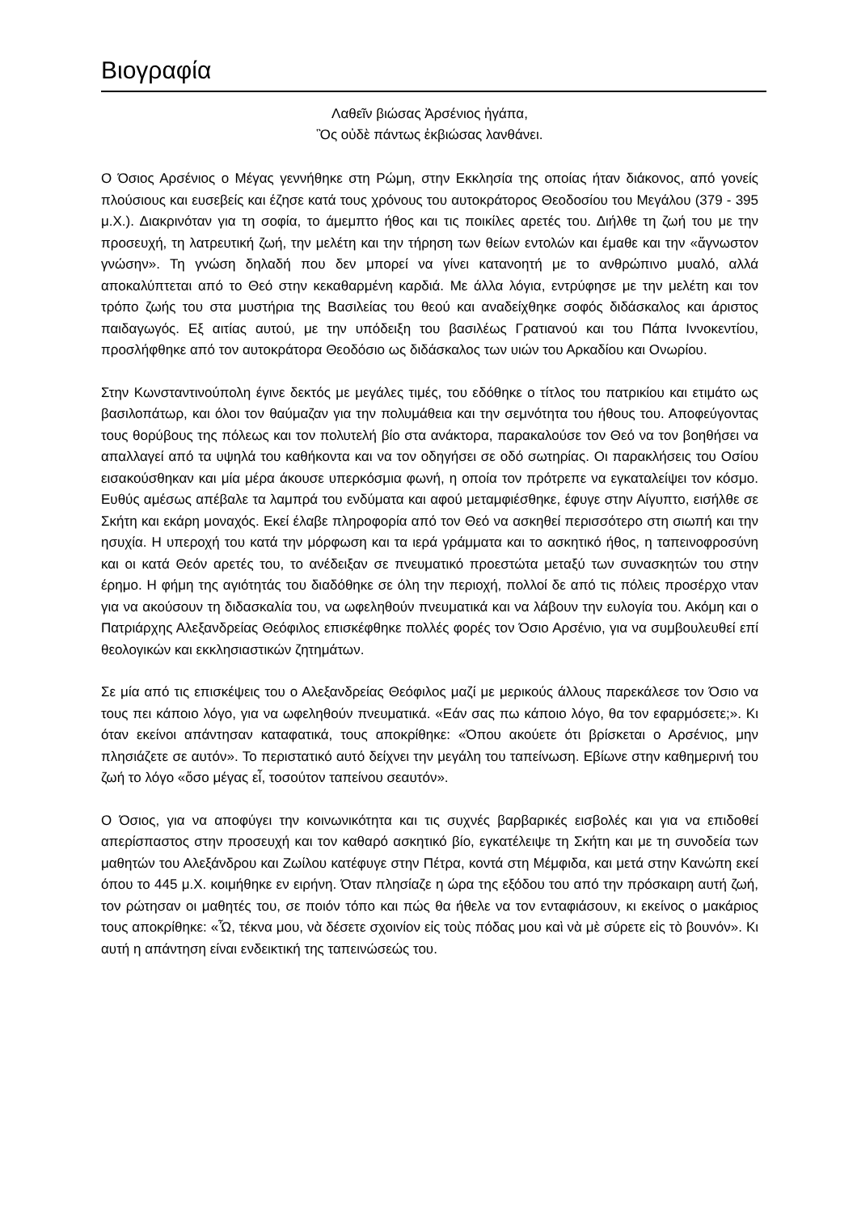Βιογραφία
Λαθεῖν βιώσας Ἀρσένιος ἠγάπα,
Ὃς οὐδὲ πάντως ἐκβιώσας λανθάνει.
Ο Όσιος Αρσένιος ο Μέγας γεννήθηκε στη Ρώμη, στην Εκκλησία της οποίας ήταν διάκονος, από γονείς πλούσιους και ευσεβείς και έζησε κατά τους χρόνους του αυτοκράτορος Θεοδοσίου του Μεγάλου (379 - 395 μ.Χ.). Διακρινόταν για τη σοφία, το άμεμπτο ήθος και τις ποικίλες αρετές του. Διήλθε τη ζωή του με την προσευχή, τη λατρευτική ζωή, την μελέτη και την τήρηση των θείων εντολών και έμαθε και την «ἄγνωστον γνώσην». Τη γνώση δηλαδή που δεν μπορεί να γίνει κατανοητή με το ανθρώπινο μυαλό, αλλά αποκαλύπτεται από το Θεό στην κεκαθαρμένη καρδιά. Με άλλα λόγια, εντρύφησε με την μελέτη και τον τρόπο ζωής του στα μυστήρια της Βασιλείας του θεού και αναδείχθηκε σοφός διδάσκαλος και άριστος παιδαγωγός. Εξ αιτίας αυτού, με την υπόδειξη του βασιλέως Γρατιανού και του Πάπα Ιννοκεντίου, προσλήφθηκε από τον αυτοκράτορα Θεοδόσιο ως διδάσκαλος των υιών του Αρκαδίου και Ονωρίου.
Στην Κωνσταντινούπολη έγινε δεκτός με μεγάλες τιμές, του εδόθηκε ο τίτλος του πατρικίου και ετιμάτο ως βασιλοπάτωρ, και όλοι τον θαύμαζαν για την πολυμάθεια και την σεμνότητα του ήθους του. Αποφεύγοντας τους θορύβους της πόλεως και τον πολυτελή βίο στα ανάκτορα, παρακαλούσε τον Θεό να τον βοηθήσει να απαλλαγεί από τα υψηλά του καθήκοντα και να τον οδηγήσει σε οδό σωτηρίας. Οι παρακλήσεις του Οσίου εισακούσθηκαν και μία μέρα άκουσε υπερκόσμια φωνή, η οποία τον πρότρεπε να εγκαταλείψει τον κόσμο. Ευθύς αμέσως απέβαλε τα λαμπρά του ενδύματα και αφού μεταμφιέσθηκε, έφυγε στην Αίγυπτο, εισήλθε σε Σκήτη και εκάρη μοναχός. Εκεί έλαβε πληροφορία από τον Θεό να ασκηθεί περισσότερο στη σιωπή και την ησυχία. Η υπεροχή του κατά την μόρφωση και τα ιερά γράμματα και το ασκητικό ήθος, η ταπεινοφροσύνη και οι κατά Θεόν αρετές του, το ανέδειξαν σε πνευματικό προεστώτα μεταξύ των συνασκητών του στην έρημο. Η φήμη της αγιότητάς του διαδόθηκε σε όλη την περιοχή, πολλοί δε από τις πόλεις προσέρχο νταν για να ακούσουν τη διδασκαλία του, να ωφεληθούν πνευματικά και να λάβουν την ευλογία του. Ακόμη και ο Πατριάρχης Αλεξανδρείας Θεόφιλος επισκέφθηκε πολλές φορές τον Όσιο Αρσένιο, για να συμβουλευθεί επί θεολογικών και εκκλησιαστικών ζητημάτων.
Σε μία από τις επισκέψεις του ο Αλεξανδρείας Θεόφιλος μαζί με μερικούς άλλους παρεκάλεσε τον Όσιο να τους πει κάποιο λόγο, για να ωφεληθούν πνευματικά. «Εάν σας πω κάποιο λόγο, θα τον εφαρμόσετε;». Κι όταν εκείνοι απάντησαν καταφατικά, τους αποκρίθηκε: «Όπου ακούετε ότι βρίσκεται ο Αρσένιος, μην πλησιάζετε σε αυτόν». Το περιστατικό αυτό δείχνει την μεγάλη του ταπείνωση. Εβίωνε στην καθημερινή του ζωή το λόγο «ὅσο μέγας εἶ, τοσούτον ταπείνου σεαυτόν».
Ο Όσιος, για να αποφύγει την κοινωνικότητα και τις συχνές βαρβαρικές εισβολές και για να επιδοθεί απερίσπαστος στην προσευχή και τον καθαρό ασκητικό βίο, εγκατέλειψε τη Σκήτη και με τη συνοδεία των μαθητών του Αλεξάνδρου και Ζωίλου κατέφυγε στην Πέτρα, κοντά στη Μέμφιδα, και μετά στην Κανώπη εκεί όπου το 445 μ.Χ. κοιμήθηκε εν ειρήνη. Όταν πλησίαζε η ώρα της εξόδου του από την πρόσκαιρη αυτή ζωή, τον ρώτησαν οι μαθητές του, σε ποιόν τόπο και πώς θα ήθελε να τον ενταφιάσουν, κι εκείνος ο μακάριος τους αποκρίθηκε: «Ὦ, τέκνα μου, νὰ δέσετε σχοινίον εἰς τοὺς πόδας μου καὶ νὰ μὲ σύρετε εἰς τὸ βουνόν». Κι αυτή η απάντηση είναι ενδεικτική της ταπεινώσεώς του.